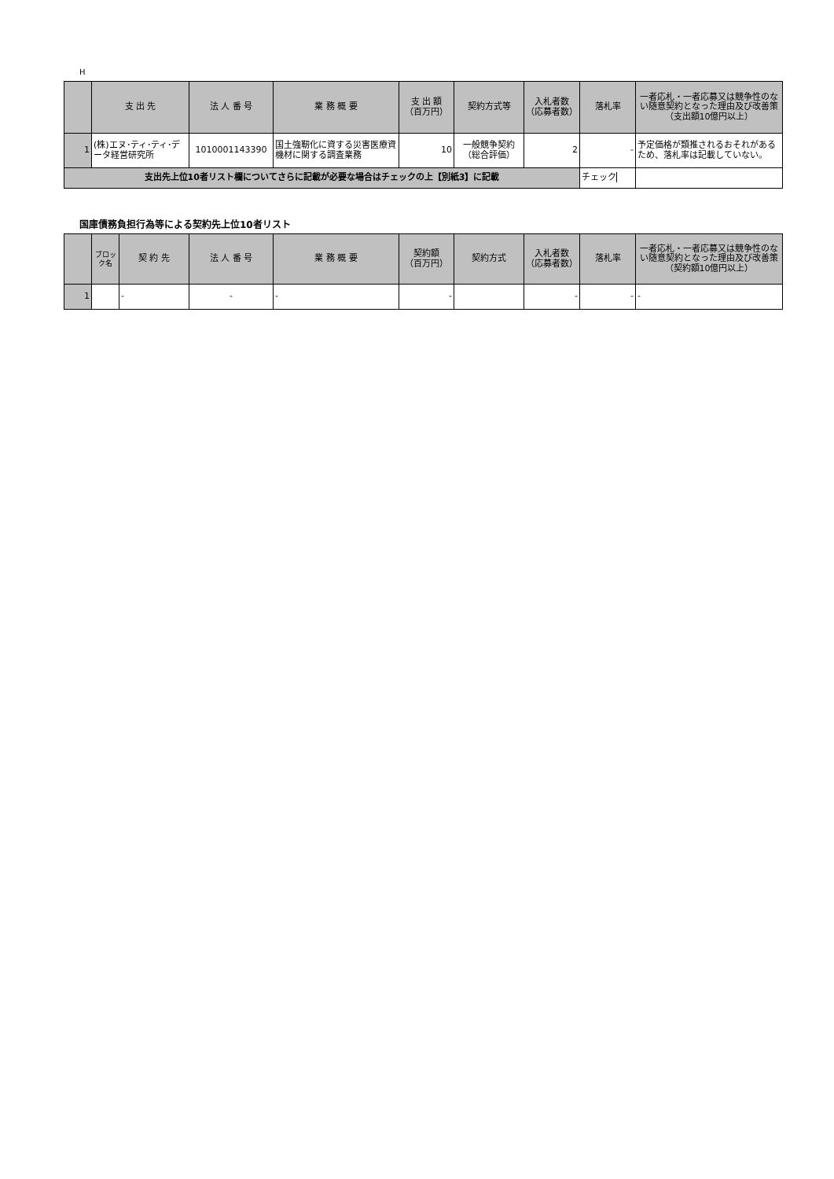H
| | 支 出 先 | 法 人 番 号 | 業 務 概 要 | 支 出 額 （百万円） | 契約方式等 | 入札者数 （応募者数） | 落札率 | 一者応札・一者応募又は競争性のない随意契約となった理由及び改善策 （支出額10億円以上） |
| --- | --- | --- | --- | --- | --- | --- | --- | --- |
| 1 | (株)エヌ･ティ･ティ･データ経営研究所 | 1010001143390 | 国土強靭化に資する災害医療資機材に関する調査業務 | 10 | 一般競争契約 （総合評価） | 2 | - | 予定価格が類推されるおそれがあるため、落札率は記載していない。 |
| 支出先上位10者リスト欄についてさらに記載が必要な場合はチェックの上【別紙3】に記載 | | | | | | | チェック | |
国庫債務負担行為等による契約先上位10者リスト
| | ブロック名 | 契 約 先 | 法 人 番 号 | 業 務 概 要 | 契約額 （百万円） | 契約方式 | 入札者数 （応募者数） | 落札率 | 一者応札・一者応募又は競争性のない随意契約となった理由及び改善策 （契約額10億円以上） |
| --- | --- | --- | --- | --- | --- | --- | --- | --- | --- |
| 1 | | - | - | - | - | | - | - | - |